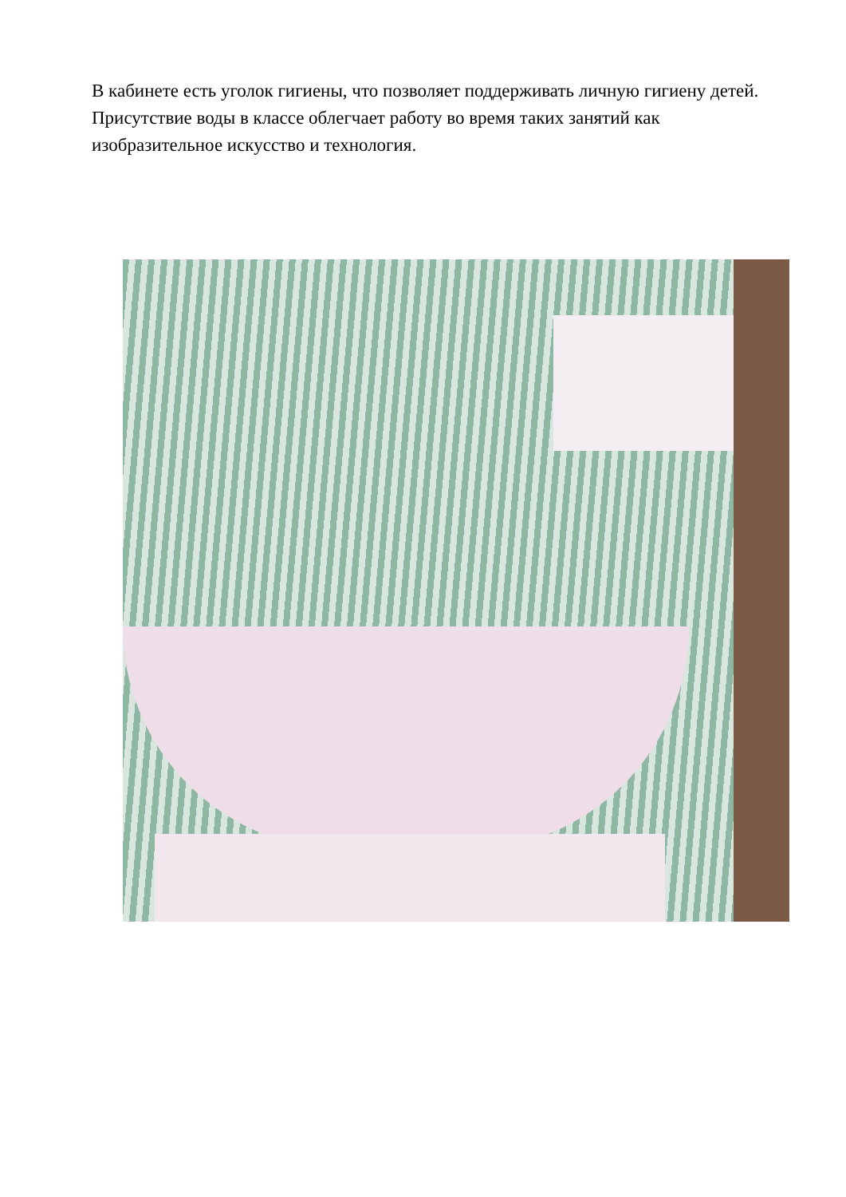В кабинете есть уголок гигиены, что позволяет поддерживать личную гигиену детей. Присутствие воды в классе облегчает работу во время таких занятий как изобразительное искусство и технология.